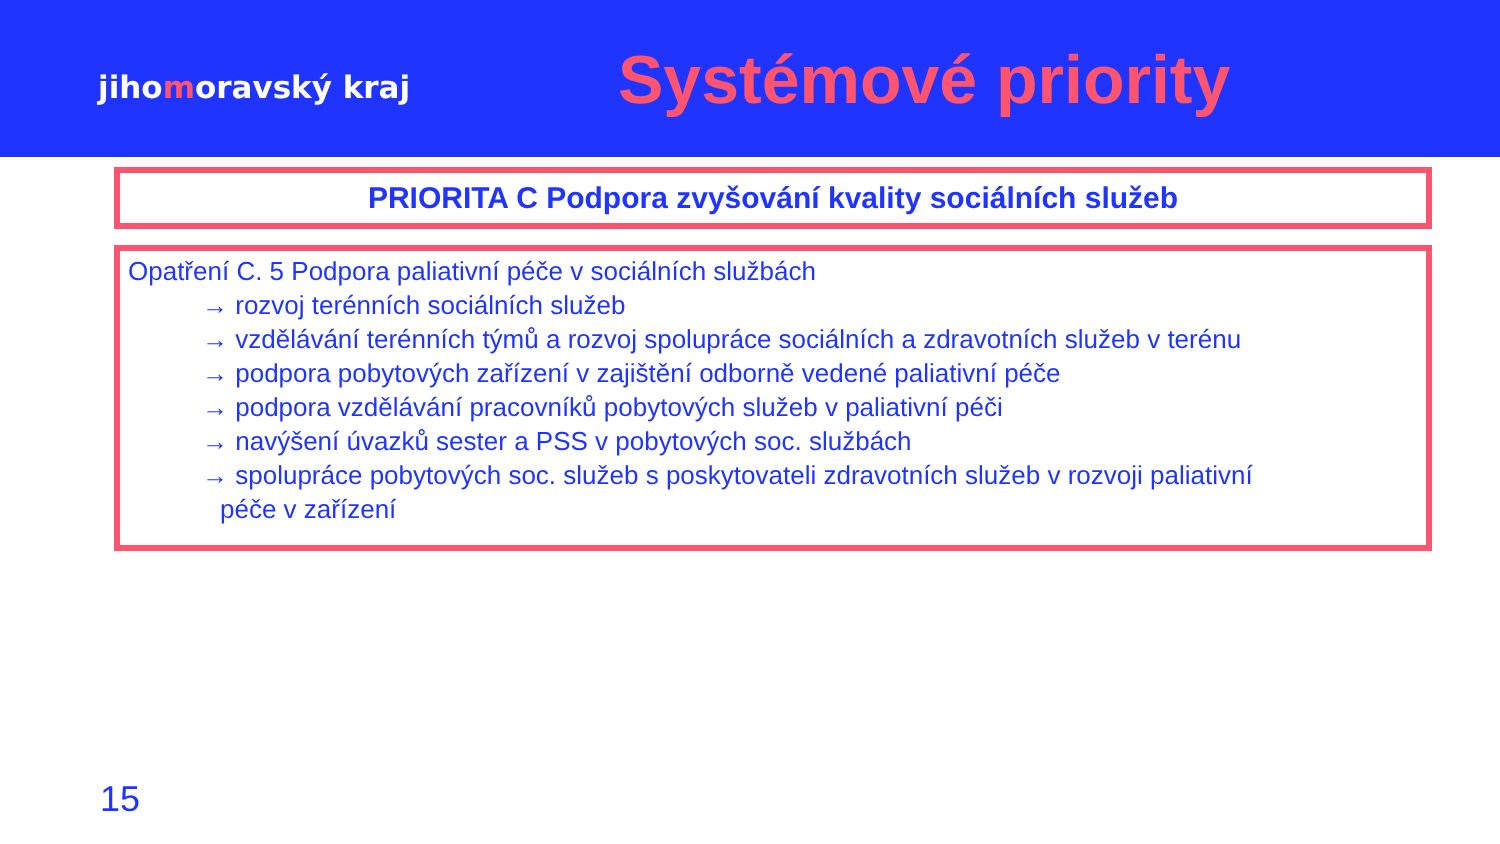jihomoravský kraj
Systémové priority
PRIORITA C Podpora zvyšování kvality sociálních služeb
Opatření C. 5 Podpora paliativní péče v sociálních službách
→ rozvoj terénních sociálních služeb
→ vzdělávání terénních týmů a rozvoj spolupráce sociálních a zdravotních služeb v terénu
→ podpora pobytových zařízení v zajištění odborně vedené paliativní péče
→ podpora vzdělávání pracovníků pobytových služeb v paliativní péči
→ navýšení úvazků sester a PSS v pobytových soc. službách
→ spolupráce pobytových soc. služeb s poskytovateli zdravotních služeb v rozvoji paliativní
péče v zařízení
15